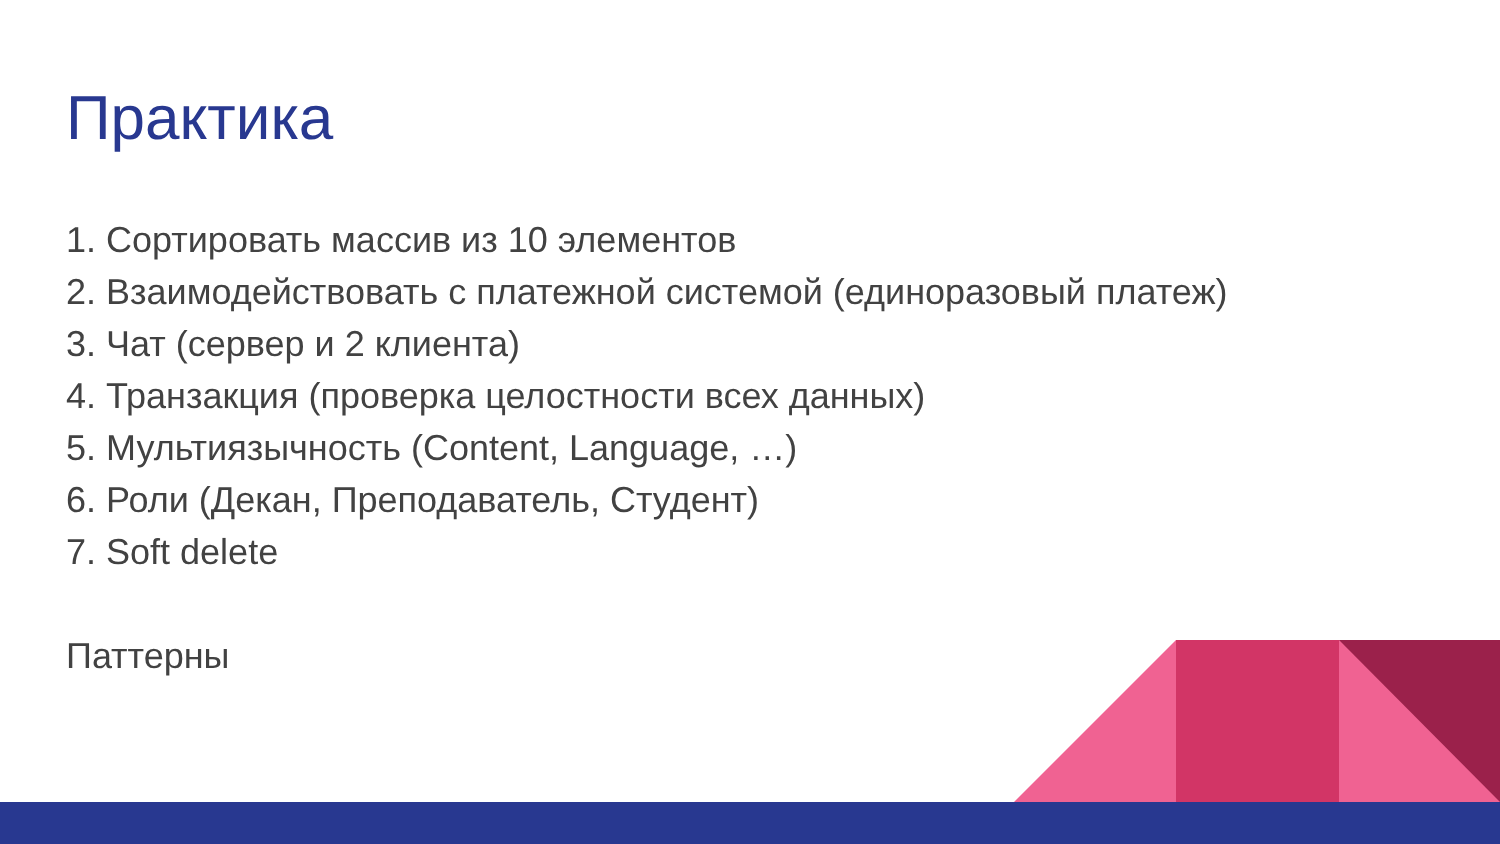Практика
1. Сортировать массив из 10 элементов
2. Взаимодействовать с платежной системой (единоразовый платеж)
3. Чат (сервер и 2 клиента)
4. Транзакция (проверка целостности всех данных)
5. Мультиязычность (Content, Language, …)
6. Роли (Декан, Преподаватель, Студент)
7. Soft delete
Паттерны